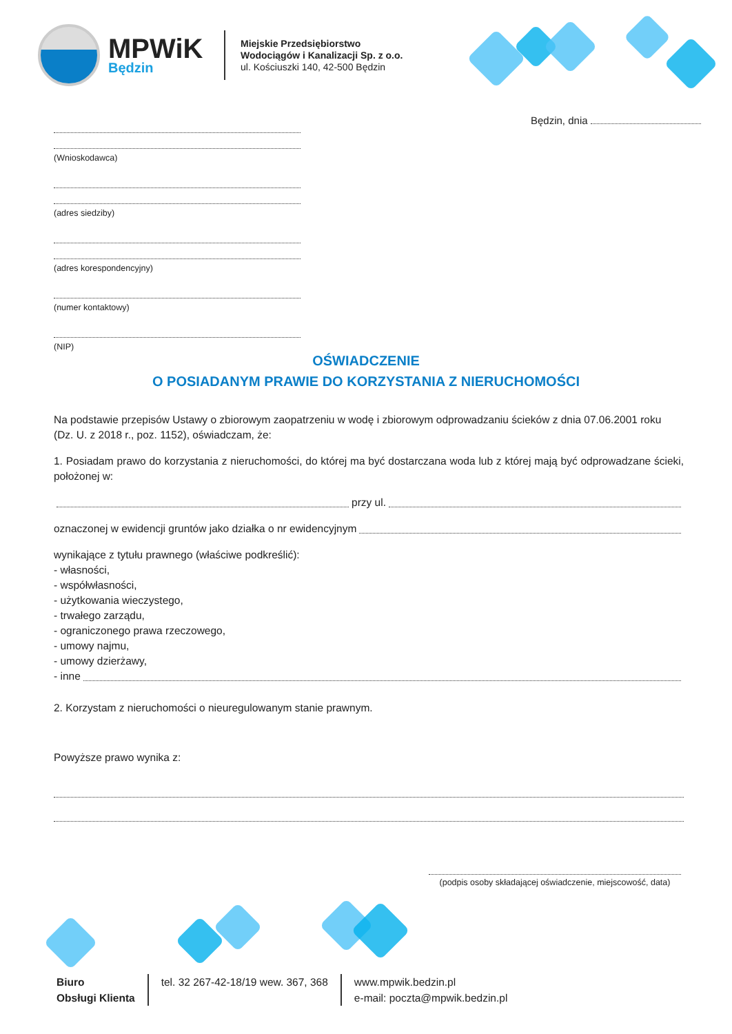MPWiK
Będzin
Miejskie Przedsiębiorstwo
Wodociągów i Kanalizacji Sp. z o.o.
ul. Kościuszki 140, 42-500 Będzin
Będzin, dnia
(Wnioskodawca)
(adres siedziby)
(adres korespondencyjny)
(numer kontaktowy)
(NIP)
OŚWIADCZENIE
O POSIADANYM PRAWIE DO KORZYSTANIA Z NIERUCHOMOŚCI
Na podstawie przepisów Ustawy o zbiorowym zaopatrzeniu w wodę i zbiorowym odprowadzaniu ścieków z dnia 07.06.2001 roku (Dz. U. z 2018 r., poz. 1152), oświadczam, że:
1. Posiadam prawo do korzystania z nieruchomości, do której ma być dostarczana woda lub z której mają być odprowadzane ścieki, położonej w:
przy ul.
oznaczonej w ewidencji gruntów jako działka o nr ewidencyjnym
wynikające z tytułu prawnego (właściwe podkreślić):
- własności,
- współwłasności,
- użytkowania wieczystego,
- trwałego zarządu,
- ograniczonego prawa rzeczowego,
- umowy najmu,
- umowy dzierżawy,
- inne
2. Korzystam z nieruchomości o nieuregulowanym stanie prawnym.
Powyższe prawo wynika z:
(podpis osoby składającej oświadczenie, miejscowość, data)
Biuro
Obsługi Klienta
tel. 32 267-42-18/19 wew. 367, 368
www.mpwik.bedzin.pl
e-mail: poczta@mpwik.bedzin.pl